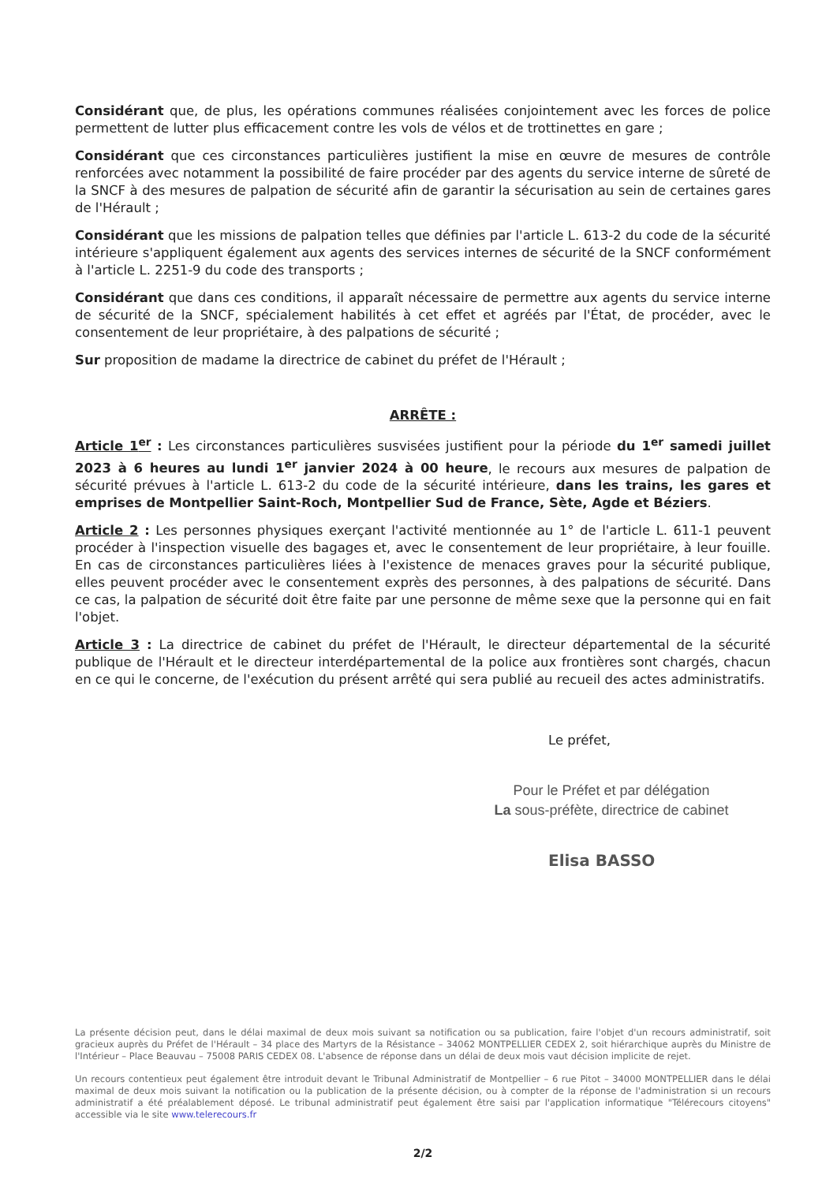Considérant que, de plus, les opérations communes réalisées conjointement avec les forces de police permettent de lutter plus efficacement contre les vols de vélos et de trottinettes en gare ;
Considérant que ces circonstances particulières justifient la mise en œuvre de mesures de contrôle renforcées avec notamment la possibilité de faire procéder par des agents du service interne de sûreté de la SNCF à des mesures de palpation de sécurité afin de garantir la sécurisation au sein de certaines gares de l'Hérault ;
Considérant que les missions de palpation telles que définies par l'article L. 613-2 du code de la sécurité intérieure s'appliquent également aux agents des services internes de sécurité de la SNCF conformément à l'article L. 2251-9 du code des transports ;
Considérant que dans ces conditions, il apparaît nécessaire de permettre aux agents du service interne de sécurité de la SNCF, spécialement habilités à cet effet et agréés par l'État, de procéder, avec le consentement de leur propriétaire, à des palpations de sécurité ;
Sur proposition de madame la directrice de cabinet du préfet de l'Hérault ;
ARRÊTE :
Article 1<sup>er</sup> : Les circonstances particulières susvisées justifient pour la période du 1<sup>er</sup> samedi juillet 2023 à 6 heures au lundi 1<sup>er</sup> janvier 2024 à 00 heure, le recours aux mesures de palpation de sécurité prévues à l'article L. 613-2 du code de la sécurité intérieure, dans les trains, les gares et emprises de Montpellier Saint-Roch, Montpellier Sud de France, Sète, Agde et Béziers.
Article 2 : Les personnes physiques exerçant l'activité mentionnée au 1° de l'article L. 611-1 peuvent procéder à l'inspection visuelle des bagages et, avec le consentement de leur propriétaire, à leur fouille. En cas de circonstances particulières liées à l'existence de menaces graves pour la sécurité publique, elles peuvent procéder avec le consentement exprès des personnes, à des palpations de sécurité. Dans ce cas, la palpation de sécurité doit être faite par une personne de même sexe que la personne qui en fait l'objet.
Article 3 : La directrice de cabinet du préfet de l'Hérault, le directeur départemental de la sécurité publique de l'Hérault et le directeur interdépartemental de la police aux frontières sont chargés, chacun en ce qui le concerne, de l'exécution du présent arrêté qui sera publié au recueil des actes administratifs.
Le préfet,
Pour le Préfet et par délégation
La sous-préfète, directrice de cabinet
Elisa BASSO
La présente décision peut, dans le délai maximal de deux mois suivant sa notification ou sa publication, faire l'objet d'un recours administratif, soit gracieux auprès du Préfet de l'Hérault – 34 place des Martyrs de la Résistance – 34062 MONTPELLIER CEDEX 2, soit hiérarchique auprès du Ministre de l'Intérieur – Place Beauvau – 75008 PARIS CEDEX 08. L'absence de réponse dans un délai de deux mois vaut décision implicite de rejet.
Un recours contentieux peut également être introduit devant le Tribunal Administratif de Montpellier – 6 rue Pitot – 34000 MONTPELLIER dans le délai maximal de deux mois suivant la notification ou la publication de la présente décision, ou à compter de la réponse de l'administration si un recours administratif a été préalablement déposé. Le tribunal administratif peut également être saisi par l'application informatique "Télérecours citoyens" accessible via le site www.telerecours.fr
2/2